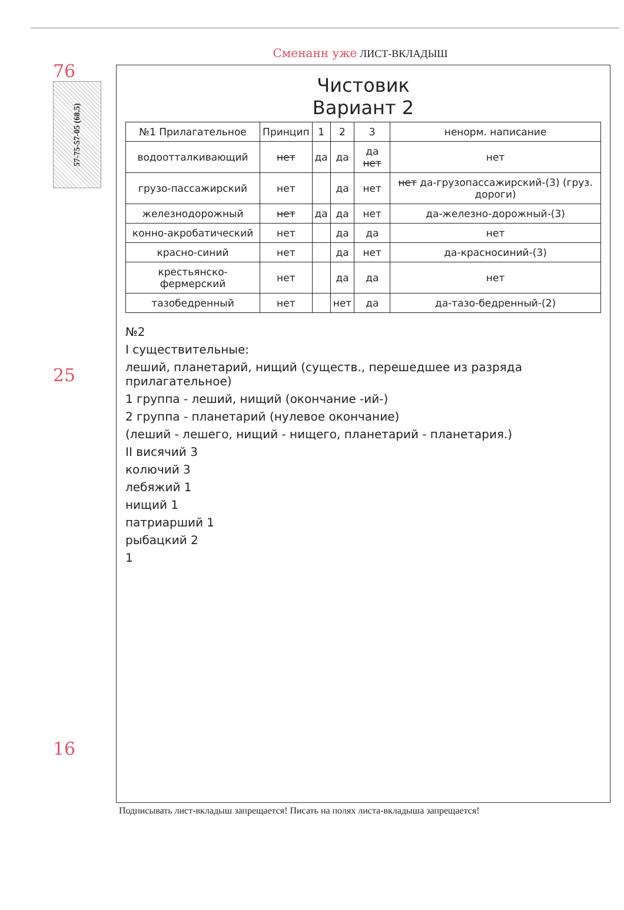76
57-75-57-05 (68.5)
25
16
Сменанн уже ЛИСТ-ВКЛАДЫШ
Чистовик
Вариант 2
| №1 Прилагательное | Принцип | 1 | 2 | 3 | ненорм. написание |
| --- | --- | --- | --- | --- | --- |
| водоотталкивающий | нет | да | да | да нет | нет |
| грузо-пассажирский | нет | | да | нет | нет да-грузопассажирский-(3) (груз. дороги) |
| железнодорожный | нет | да | да | нет | да-железно-дорожный-(3) |
| конно-акробатический | нет | | да | да | нет |
| красно-синий | нет | | да | нет | да-красносиний-(3) |
| крестьянско-фермерский | нет | | да | да | нет |
| тазобедренный | нет | | нет | да | да-тазо-бедренный-(2) |
№2
I существительные:
леший, планетарий, нищий (существ., перешедшее из разряда прилагательное)
1 группа - леший, нищий (окончание -ий-)
2 группа - планетарий (нулевое окончание)
(леший - лешего, нищий - нищего, планетарий - планетария.)
II висячий 3
колючий 3
лебяжий 1
нищий 1
патриарший 1
рыбацкий 2
1
Подписывать лист-вкладыш запрещается! Писать на полях листа-вкладыша запрещается!